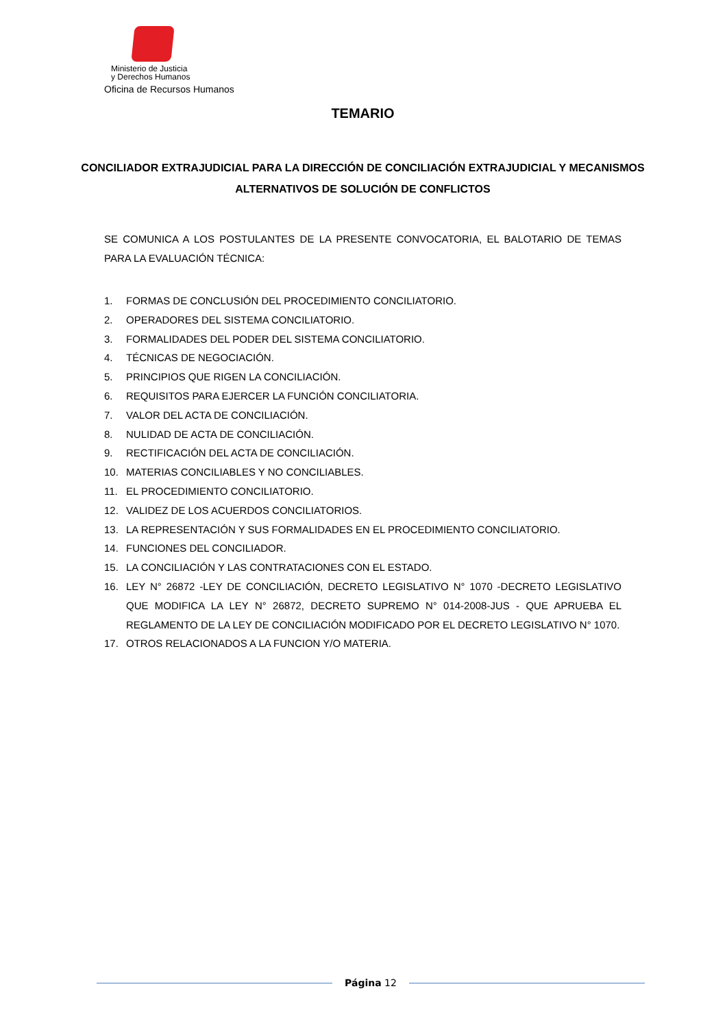Ministerio de Justicia
y Derechos Humanos
Oficina de Recursos Humanos
TEMARIO
CONCILIADOR EXTRAJUDICIAL PARA LA DIRECCIÓN DE CONCILIACIÓN EXTRAJUDICIAL Y MECANISMOS ALTERNATIVOS DE SOLUCIÓN DE CONFLICTOS
SE COMUNICA A LOS POSTULANTES DE LA PRESENTE CONVOCATORIA, EL BALOTARIO DE TEMAS PARA LA EVALUACIÓN TÉCNICA:
1. FORMAS DE CONCLUSIÓN DEL PROCEDIMIENTO CONCILIATORIO.
2. OPERADORES DEL SISTEMA CONCILIATORIO.
3. FORMALIDADES DEL PODER DEL SISTEMA CONCILIATORIO.
4. TÉCNICAS DE NEGOCIACIÓN.
5. PRINCIPIOS QUE RIGEN LA CONCILIACIÓN.
6. REQUISITOS PARA EJERCER LA FUNCIÓN CONCILIATORIA.
7. VALOR DEL ACTA DE CONCILIACIÓN.
8. NULIDAD DE ACTA DE CONCILIACIÓN.
9. RECTIFICACIÓN DEL ACTA DE CONCILIACIÓN.
10. MATERIAS CONCILIABLES Y NO CONCILIABLES.
11. EL PROCEDIMIENTO CONCILIATORIO.
12. VALIDEZ DE LOS ACUERDOS CONCILIATORIOS.
13. LA REPRESENTACIÓN Y SUS FORMALIDADES EN EL PROCEDIMIENTO CONCILIATORIO.
14. FUNCIONES DEL CONCILIADOR.
15. LA CONCILIACIÓN Y LAS CONTRATACIONES CON EL ESTADO.
16. LEY N° 26872 -LEY DE CONCILIACIÓN, DECRETO LEGISLATIVO N° 1070 -DECRETO LEGISLATIVO QUE MODIFICA LA LEY N° 26872, DECRETO SUPREMO N° 014-2008-JUS - QUE APRUEBA EL REGLAMENTO DE LA LEY DE CONCILIACIÓN MODIFICADO POR EL DECRETO LEGISLATIVO N° 1070.
17. OTROS RELACIONADOS A LA FUNCION Y/O MATERIA.
Página 12